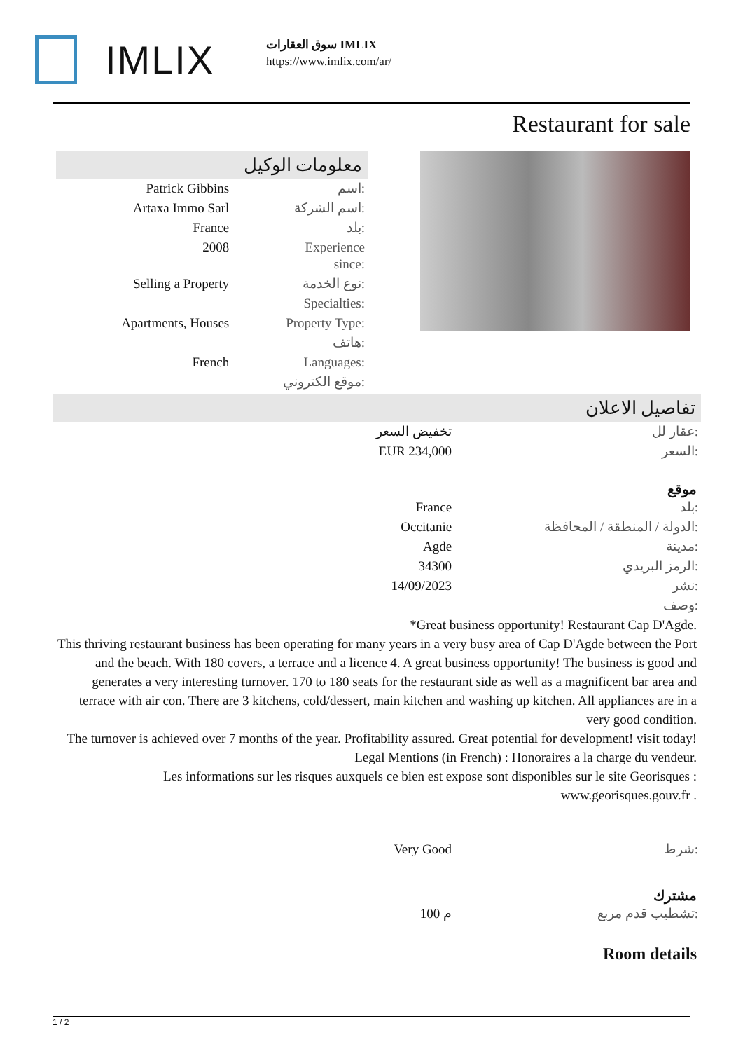IMLIX
سوق العقارات IMLIX
https://www.imlix.com/ar/
Restaurant for sale
معلومات الوكيل
| Patrick Gibbins | اسم: |
| Artaxa Immo Sarl | اسم الشركة: |
| France | بلد: |
| 2008 | Experience since: |
| Selling a Property | نوع الخدمة: |
| | Specialties: |
| Apartments, Houses | Property Type: |
| | هاتف: |
| French | Languages: |
| | موقع الكتروني: |
تفاصيل الاعلان
| تخفيض السعر | عقار لل: |
| EUR 234,000 | السعر: |
موقع
| France | بلد: |
| Occitanie | الدولة / المنطقة / المحافظة: |
| Agde | مدينة: |
| 34300 | الرمز البريدي: |
| 14/09/2023 | نشر: |
| | وصف: |
*Great business opportunity! Restaurant Cap D'Agde.
This thriving restaurant business has been operating for many years in a very busy area of Cap D'Agde between the Port and the beach. With 180 covers, a terrace and a licence 4. A great business opportunity! The business is good and generates a very interesting turnover. 170 to 180 seats for the restaurant side as well as a magnificent bar area and terrace with air con. There are 3 kitchens, cold/dessert, main kitchen and washing up kitchen. All appliances are in a very good condition.
The turnover is achieved over 7 months of the year. Profitability assured. Great potential for development! visit today! Legal Mentions (in French) : Honoraires a la charge du vendeur.
Les informations sur les risques auxquels ce bien est expose sont disponibles sur le site Georisques : www.georisques.gouv.fr .
| Very Good | شرط: |
مشترك
| 100 م | تشطيب قدم مربع: |
Room details
1 / 2